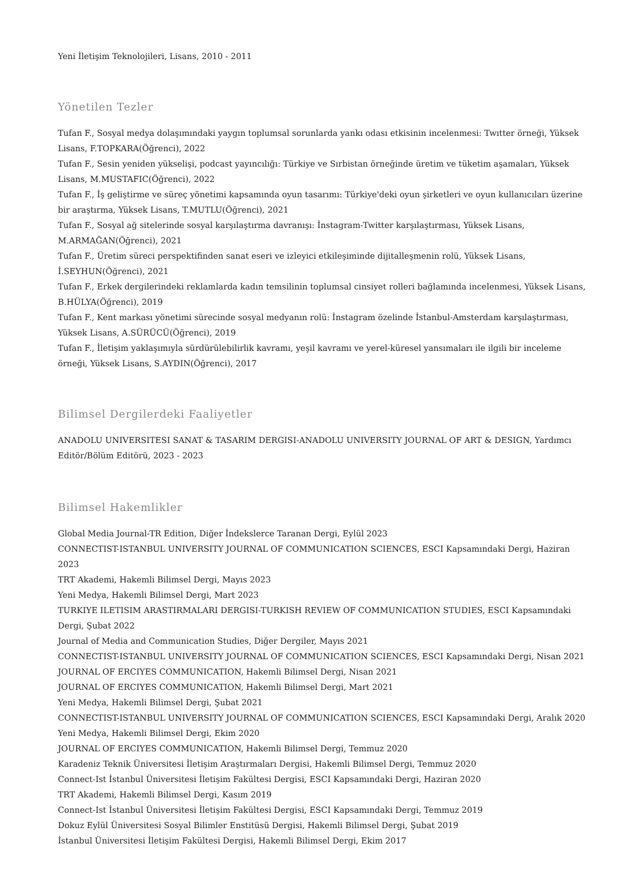Yeni İletişim Teknolojileri, Lisans, 2010 - 2011
Yönetilen Tezler
Tufan F., Sosyal medya dolaşımındaki yaygın toplumsal sorunlarda yankı odası etkisinin incelenmesi: Twıtter örneği, Yüksek Lisans, F.TOPKARA(Öğrenci), 2022
Tufan F., Sesin yeniden yükselişi, podcast yayıncılığı: Türkiye ve Sırbistan örneğinde üretim ve tüketim aşamaları, Yüksek Lisans, M.MUSTAFIC(Öğrenci), 2022
Tufan F., İş geliştirme ve süreç yönetimi kapsamında oyun tasarımı: Türkiye'deki oyun şirketleri ve oyun kullanıcıları üzerine bir araştırma, Yüksek Lisans, T.MUTLU(Öğrenci), 2021
Tufan F., Sosyal ağ sitelerinde sosyal karşılaştırma davranışı: İnstagram-Twitter karşılaştırması, Yüksek Lisans, M.ARMAĞAN(Öğrenci), 2021
Tufan F., Üretim süreci perspektifinden sanat eseri ve izleyici etkileşiminde dijitalleşmenin rolü, Yüksek Lisans, İ.SEYHUN(Öğrenci), 2021
Tufan F., Erkek dergilerindeki reklamlarda kadın temsilinin toplumsal cinsiyet rolleri bağlamında incelenmesi, Yüksek Lisans, B.HÜLYA(Öğrenci), 2019
Tufan F., Kent markası yönetimi sürecinde sosyal medyanın rolü: İnstagram özelinde İstanbul-Amsterdam karşılaştırması, Yüksek Lisans, A.SÜRÜCÜ(Öğrenci), 2019
Tufan F., İletişim yaklaşımıyla sürdürülebilirlik kavramı, yeşil kavramı ve yerel-küresel yansımaları ile ilgili bir inceleme örneği, Yüksek Lisans, S.AYDIN(Öğrenci), 2017
Bilimsel Dergilerdeki Faaliyetler
ANADOLU UNIVERSITESI SANAT & TASARIM DERGISI-ANADOLU UNIVERSITY JOURNAL OF ART & DESIGN, Yardımcı Editör/Bölüm Editörü, 2023 - 2023
Bilimsel Hakemlikler
Global Media Journal-TR Edition, Diğer İndekslerce Taranan Dergi, Eylül 2023
CONNECTIST-ISTANBUL UNIVERSITY JOURNAL OF COMMUNICATION SCIENCES, ESCI Kapsamındaki Dergi, Haziran 2023
TRT Akademi, Hakemli Bilimsel Dergi, Mayıs 2023
Yeni Medya, Hakemli Bilimsel Dergi, Mart 2023
TURKIYE ILETISIM ARASTIRMALARI DERGISI-TURKISH REVIEW OF COMMUNICATION STUDIES, ESCI Kapsamındaki Dergi, Şubat 2022
Journal of Media and Communication Studies, Diğer Dergiler, Mayıs 2021
CONNECTIST-ISTANBUL UNIVERSITY JOURNAL OF COMMUNICATION SCIENCES, ESCI Kapsamındaki Dergi, Nisan 2021
JOURNAL OF ERCIYES COMMUNICATION, Hakemli Bilimsel Dergi, Nisan 2021
JOURNAL OF ERCIYES COMMUNICATION, Hakemli Bilimsel Dergi, Mart 2021
Yeni Medya, Hakemli Bilimsel Dergi, Şubat 2021
CONNECTIST-ISTANBUL UNIVERSITY JOURNAL OF COMMUNICATION SCIENCES, ESCI Kapsamındaki Dergi, Aralık 2020
Yeni Medya, Hakemli Bilimsel Dergi, Ekim 2020
JOURNAL OF ERCIYES COMMUNICATION, Hakemli Bilimsel Dergi, Temmuz 2020
Karadeniz Teknik Üniversitesi İletişim Araştırmaları Dergisi, Hakemli Bilimsel Dergi, Temmuz 2020
Connect-Ist İstanbul Üniversitesi İletişim Fakültesi Dergisi, ESCI Kapsamındaki Dergi, Haziran 2020
TRT Akademi, Hakemli Bilimsel Dergi, Kasım 2019
Connect-Ist İstanbul Üniversitesi İletişim Fakültesi Dergisi, ESCI Kapsamındaki Dergi, Temmuz 2019
Dokuz Eylül Üniversitesi Sosyal Bilimler Enstitüsü Dergisi, Hakemli Bilimsel Dergi, Şubat 2019
İstanbul Üniversitesi İletişim Fakültesi Dergisi, Hakemli Bilimsel Dergi, Ekim 2017